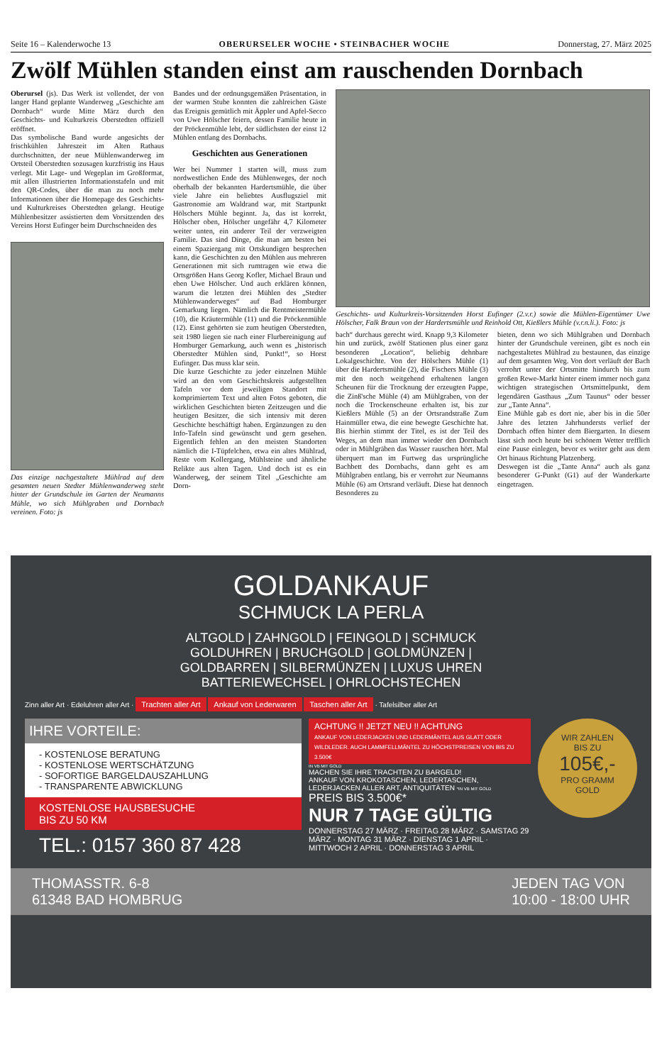Seite 16 – Kalenderwoche 13 OBERURSELER WOCHE • STEINBACHER WOCHE Donnerstag, 27. März 2025
Zwölf Mühlen standen einst am rauschenden Dornbach
Oberursel (js). Das Werk ist vollendet, der von langer Hand geplante Wanderweg „Geschichte am Dornbach“ wurde Mitte März durch den Geschichts- und Kulturkreis Oberstedten offiziell eröffnet.
Das symbolische Band wurde angesichts der frischkühlen Jahreszeit im Alten Rathaus durchschnitten, der neue Mühlenwanderweg im Ortsteil Oberstedten sozusagen kurzfristig ins Haus verlegt. Mit Lage- und Wegeplan im Großformat, mit allen illustrierten Informationstafeln und mit den QR-Codes, über die man zu noch mehr Informationen über die Homepage des Geschichts- und Kulturkreises Oberstedten gelangt. Heutige Mühlenbesitzer assistierten dem Vorsitzenden des Vereins Horst Eufinger beim Durchschneiden des
Das einzige nachgestaltete Mühlrad auf dem gesamten neuen Stedter Mühlenwanderweg steht hinter der Grundschule im Garten der Neumanns Mühle, wo sich Mühlgraben und Dornbach vereinen. Foto: js
Bandes und der ordnungsgemäßen Präsentation, in der warmen Stube konnten die zahlreichen Gäste das Ereignis gemütlich mit Äppler und Apfel-Secco von Uwe Hölscher feiern, dessen Familie heute in der Pröckenmühle lebt, der südlichsten der einst 12 Mühlen entlang des Dornbachs.
Geschichten aus Generationen
Wer bei Nummer 1 starten will, muss zum nordwestlichen Ende des Mühlenweges, der noch oberhalb der bekannten Hardertsmühle, die über viele Jahre ein beliebtes Ausflugsziel mit Gastronomie am Waldrand war, mit Startpunkt Hölschers Mühle beginnt. Ja, das ist korrekt, Hölscher oben, Hölscher ungefähr 4,7 Kilometer weiter unten, ein anderer Teil der verzweigten Familie. Das sind Dinge, die man am besten bei einem Spaziergang mit Ortskundigen besprechen kann, die Geschichten zu den Mühlen aus mehreren Generationen mit sich rumtragen wie etwa die Ortsgrößen Hans Georg Kofler, Michael Braun und eben Uwe Hölscher. Und auch erklären können, warum die letzten drei Mühlen des „Stedter Mühlenwanderweges“ auf Bad Homburger Gemarkung liegen. Nämlich die Rentmeistermühle (10), die Kräutermühle (11) und die Pröckenmühle (12). Einst gehörten sie zum heutigen Oberstedten, seit 1980 liegen sie nach einer Flurbereinigung auf Homburger Gemarkung, auch wenn es „historisch Oberstedter Mühlen sind, Punkt!“, so Horst Eufinger. Das muss klar sein.
Die kurze Geschichte zu jeder einzelnen Mühle wird an den vom Geschichtskreis aufgestellten Tafeln vor dem jeweiligen Standort mit komprimiertem Text und alten Fotos geboten, die wirklichen Geschichten bieten Zeitzeugen und die heutigen Besitzer, die sich intensiv mit deren Geschichte beschäftigt haben. Ergänzungen zu den Info-Tafeln sind gewünscht und gern gesehen. Eigentlich fehlen an den meisten Standorten nämlich die I-Tüpfelchen, etwa ein altes Mühlrad, Reste vom Kollergang, Mühlsteine und ähnliche Relikte aus alten Tagen. Und doch ist es ein Wanderweg, der seinem Titel „Geschichte am Dorn-
Geschichts- und Kulturkreis-Vorsitzenden Horst Eufinger (2.v.r.) sowie die Mühlen-Eigentümer Uwe Hölscher, Falk Braun von der Hardertsmühle und Reinhold Ott, Kießlers Mühle (v.r.n.li.). Foto: js
bach“ durchaus gerecht wird. Knapp 9,3 Kilometer hin und zurück, zwölf Stationen plus einer ganz besonderen „Location“, beliebig dehnbare Lokalgeschichte. Von der Hölschers Mühle (1) über die Hardertsmühle (2), die Fischers Mühle (3) mit den noch weitgehend erhaltenen langen Scheunen für die Trocknung der erzeugten Pappe, die Zinß'sche Mühle (4) am Mühlgraben, von der noch die Trockenscheune erhalten ist, bis zur Kießlers Mühle (5) an der Ortsrandstraße Zum Hainmüller etwa, die eine bewegte Geschichte hat. Bis hierhin stimmt der Titel, es ist der Teil des Weges, an dem man immer wieder den Dornbach oder in Mühlgräben das Wasser rauschen hört. Mal überquert man im Furtweg das ursprüngliche Bachbett des Dornbachs, dann geht es am Mühlgraben entlang, bis er verrohrt zur Neumanns Mühle (6) am Ortsrand verläuft. Diese hat dennoch Besonderes zu
bieten, denn wo sich Mühlgraben und Dornbach hinter der Grundschule vereinen, gibt es noch ein nachgestaltetes Mühlrad zu bestaunen, das einzige auf dem gesamten Weg. Von dort verläuft der Bach verrohrt unter der Ortsmitte hindurch bis zum großen Rewe-Markt hinter einem immer noch ganz wichtigen strategischen Ortsmittelpunkt, dem legendären Gasthaus „Zum Taunus“ oder besser zur „Tante Anna“.
Eine Mühle gab es dort nie, aber bis in die 50er Jahre des letzten Jahrhundersts verlief der Dornbach offen hinter dem Biergarten. In diesem lässt sich noch heute bei schönem Wetter trefflich eine Pause einlegen, bevor es weiter geht aus dem Ort hinaus Richtung Platzenberg.
Deswegen ist die „Tante Anna“ auch als ganz besonderer G-Punkt (G1) auf der Wanderkarte eingetragen.
GOLDANKAUF
SCHMUCK LA PERLA
ALTGOLD | ZAHNGOLD | FEINGOLD | SCHMUCK
GOLDUHREN | BRUCHGOLD | GOLDMÜNZEN |
GOLDBARREN | SILBERMÜNZEN | LUXUS UHREN
BATTERIEWECHSEL | OHRLOCHSTECHEN
Zinn aller Art · Edeluhren aller Art · Trachten aller Art Ankauf von Lederwaren Taschen aller Art · Tafelsilber aller Art
IHRE VORTEILE:
- KOSTENLOSE BERATUNG
- KOSTENLOSE WERTSCHÄTZUNG
- SOFORTIGE BARGELDAUSZAHLUNG
- TRANSPARENTE ABWICKLUNG
KOSTENLOSE HAUSBESUCHE
BIS ZU 50 KM
TEL.: 0157 360 87 428
ACHTUNG !! JETZT NEU !! ACHTUNG
ANKAUF VON LEDERJACKEN UND LEDERMÄNTEL AUS GLATT ODER WILDLEDER. AUCH LAMMFELLMÄNTEL ZU HÖCHSTPREISEN VON BIS ZU 3.500€
IN VB MIT GOLD
MACHEN SIE IHRE TRACHTEN ZU BARGELD!
ANKAUF VON KROKOTASCHEN, LEDERTASCHEN, LEDERJACKEN ALLER ART, ANTIQUITÄTEN *IN VB MIT GOLD
PREIS BIS 3.500€*
NUR 7 TAGE GÜLTIG
DONNERSTAG 27 MÄRZ · FREITAG 28 MÄRZ · SAMSTAG 29 MÄRZ · MONTAG 31 MÄRZ · DIENSTAG 1 APRIL · MITTWOCH 2 APRIL · DONNERSTAG 3 APRIL
WIR ZAHLEN
BIS ZU
105€,-
PRO GRAMM
GOLD
THOMASSTR. 6-8
61348 BAD HOMBRUG JEDEN TAG VON
10:00 - 18:00 UHR